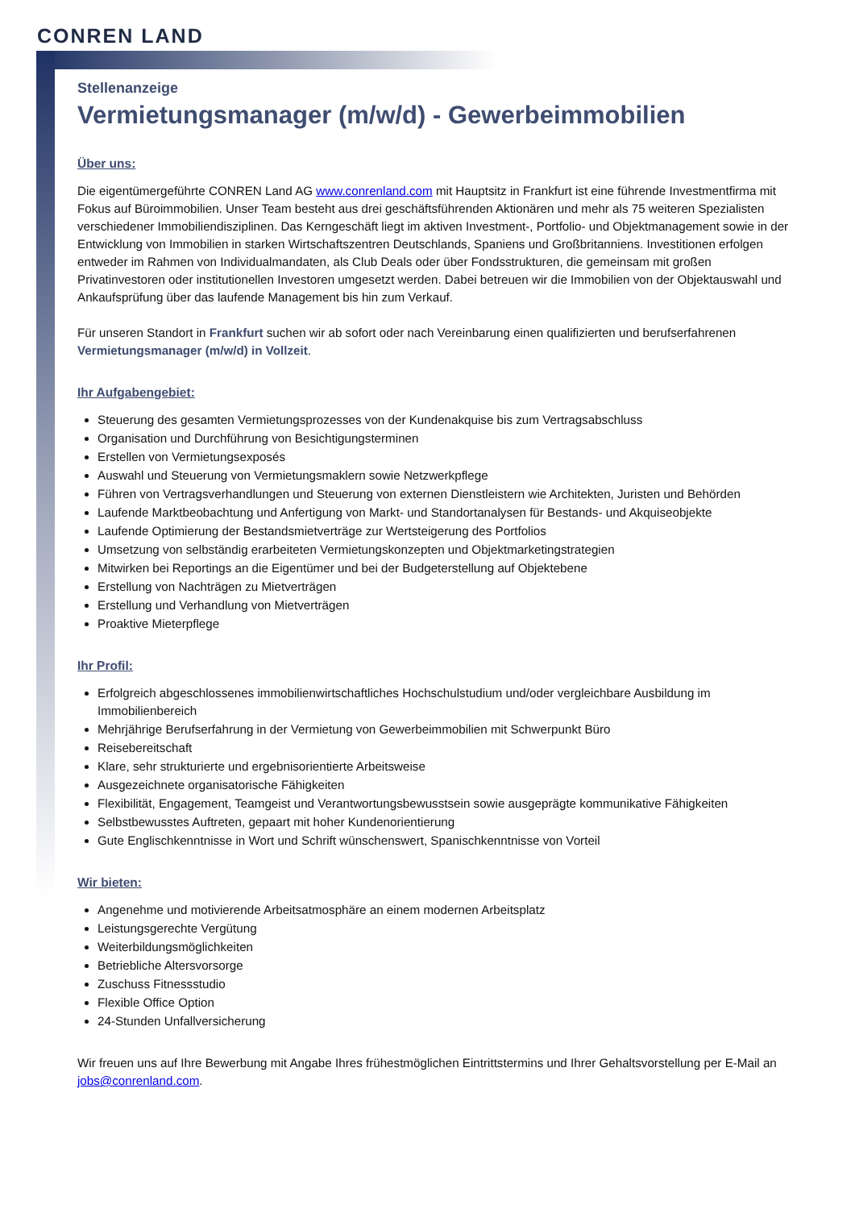CONREN LAND
Stellenanzeige
Vermietungsmanager (m/w/d) - Gewerbeimmobilien
Über uns:
Die eigentümergeführte CONREN Land AG www.conrenland.com mit Hauptsitz in Frankfurt ist eine führende Investmentfirma mit Fokus auf Büroimmobilien. Unser Team besteht aus drei geschäftsführenden Aktionären und mehr als 75 weiteren Spezialisten verschiedener Immobiliendisziplinen. Das Kerngeschäft liegt im aktiven Investment-, Portfolio- und Objektmanagement sowie in der Entwicklung von Immobilien in starken Wirtschaftszentren Deutschlands, Spaniens und Großbritanniens. Investitionen erfolgen entweder im Rahmen von Individualmandaten, als Club Deals oder über Fondsstrukturen, die gemeinsam mit großen Privatinvestoren oder institutionellen Investoren umgesetzt werden. Dabei betreuen wir die Immobilien von der Objektauswahl und Ankaufsprüfung über das laufende Management bis hin zum Verkauf.
Für unseren Standort in Frankfurt suchen wir ab sofort oder nach Vereinbarung einen qualifizierten und berufserfahrenen Vermietungsmanager (m/w/d) in Vollzeit.
Ihr Aufgabengebiet:
Steuerung des gesamten Vermietungsprozesses von der Kundenakquise bis zum Vertragsabschluss
Organisation und Durchführung von Besichtigungsterminen
Erstellen von Vermietungsexposés
Auswahl und Steuerung von Vermietungsmaklern sowie Netzwerkpflege
Führen von Vertragsverhandlungen und Steuerung von externen Dienstleistern wie Architekten, Juristen und Behörden
Laufende Marktbeobachtung und Anfertigung von Markt- und Standortanalysen für Bestands- und Akquiseobjekte
Laufende Optimierung der Bestandsmietverträge zur Wertsteigerung des Portfolios
Umsetzung von selbständig erarbeiteten Vermietungskonzepten und Objektmarketingstrategien
Mitwirken bei Reportings an die Eigentümer und bei der Budgeterstellung auf Objektebene
Erstellung von Nachträgen zu Mietverträgen
Erstellung und Verhandlung von Mietverträgen
Proaktive Mieterpflege
Ihr Profil:
Erfolgreich abgeschlossenes immobilienwirtschaftliches Hochschulstudium und/oder vergleichbare Ausbildung im Immobilienbereich
Mehrjährige Berufserfahrung in der Vermietung von Gewerbeimmobilien mit Schwerpunkt Büro
Reisebereitschaft
Klare, sehr strukturierte und ergebnisorientierte Arbeitsweise
Ausgezeichnete organisatorische Fähigkeiten
Flexibilität, Engagement, Teamgeist und Verantwortungsbewusstsein sowie ausgeprägte kommunikative Fähigkeiten
Selbstbewusstes Auftreten, gepaart mit hoher Kundenorientierung
Gute Englischkenntnisse in Wort und Schrift wünschenswert, Spanischkenntnisse von Vorteil
Wir bieten:
Angenehme und motivierende Arbeitsatmosphäre an einem modernen Arbeitsplatz
Leistungsgerechte Vergütung
Weiterbildungsmöglichkeiten
Betriebliche Altersvorsorge
Zuschuss Fitnessstudio
Flexible Office Option
24-Stunden Unfallversicherung
Wir freuen uns auf Ihre Bewerbung mit Angabe Ihres frühestmöglichen Eintrittstermins und Ihrer Gehaltsvorstellung per E-Mail an jobs@conrenland.com.